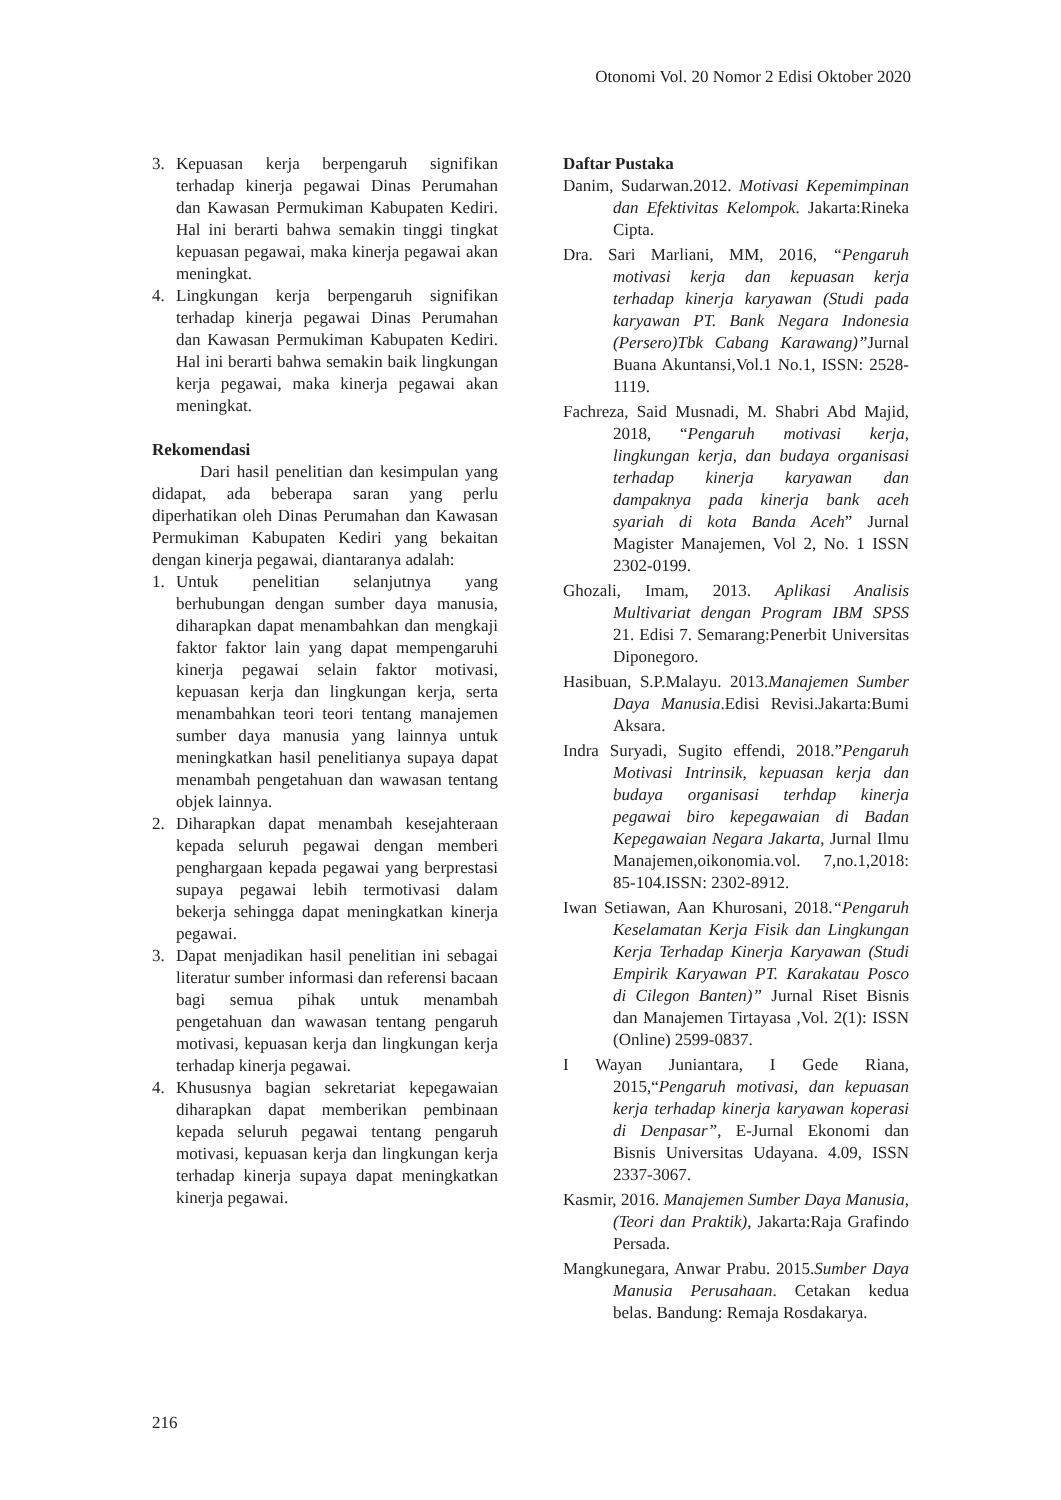Otonomi Vol. 20 Nomor 2 Edisi Oktober 2020
3. Kepuasan kerja berpengaruh signifikan terhadap kinerja pegawai Dinas Perumahan dan Kawasan Permukiman Kabupaten Kediri. Hal ini berarti bahwa semakin tinggi tingkat kepuasan pegawai, maka kinerja pegawai akan meningkat.
4. Lingkungan kerja berpengaruh signifikan terhadap kinerja pegawai Dinas Perumahan dan Kawasan Permukiman Kabupaten Kediri. Hal ini berarti bahwa semakin baik lingkungan kerja pegawai, maka kinerja pegawai akan meningkat.
Rekomendasi
Dari hasil penelitian dan kesimpulan yang didapat, ada beberapa saran yang perlu diperhatikan oleh Dinas Perumahan dan Kawasan Permukiman Kabupaten Kediri yang bekaitan dengan kinerja pegawai, diantaranya adalah:
1. Untuk penelitian selanjutnya yang berhubungan dengan sumber daya manusia, diharapkan dapat menambahkan dan mengkaji faktor faktor lain yang dapat mempengaruhi kinerja pegawai selain faktor motivasi, kepuasan kerja dan lingkungan kerja, serta menambahkan teori teori tentang manajemen sumber daya manusia yang lainnya untuk meningkatkan hasil penelitianya supaya dapat menambah pengetahuan dan wawasan tentang objek lainnya.
2. Diharapkan dapat menambah kesejahteraan kepada seluruh pegawai dengan memberi penghargaan kepada pegawai yang berprestasi supaya pegawai lebih termotivasi dalam bekerja sehingga dapat meningkatkan kinerja pegawai.
3. Dapat menjadikan hasil penelitian ini sebagai literatur sumber informasi dan referensi bacaan bagi semua pihak untuk menambah pengetahuan dan wawasan tentang pengaruh motivasi, kepuasan kerja dan lingkungan kerja terhadap kinerja pegawai.
4. Khususnya bagian sekretariat kepegawaian diharapkan dapat memberikan pembinaan kepada seluruh pegawai tentang pengaruh motivasi, kepuasan kerja dan lingkungan kerja terhadap kinerja supaya dapat meningkatkan kinerja pegawai.
Daftar Pustaka
Danim, Sudarwan.2012. Motivasi Kepemimpinan dan Efektivitas Kelompok. Jakarta:Rineka Cipta.
Dra. Sari Marliani, MM, 2016, “Pengaruh motivasi kerja dan kepuasan kerja terhadap kinerja karyawan (Studi pada karyawan PT. Bank Negara Indonesia (Persero)Tbk Cabang Karawang)”Jurnal Buana Akuntansi,Vol.1 No.1, ISSN: 2528-1119.
Fachreza, Said Musnadi, M. Shabri Abd Majid, 2018, “Pengaruh motivasi kerja, lingkungan kerja, dan budaya organisasi terhadap kinerja karyawan dan dampaknya pada kinerja bank aceh syariah di kota Banda Aceh” Jurnal Magister Manajemen, Vol 2, No. 1 ISSN 2302-0199.
Ghozali, Imam, 2013. Aplikasi Analisis Multivariat dengan Program IBM SPSS 21. Edisi 7. Semarang:Penerbit Universitas Diponegoro.
Hasibuan, S.P.Malayu. 2013.Manajemen Sumber Daya Manusia.Edisi Revisi.Jakarta:Bumi Aksara.
Indra Suryadi, Sugito effendi, 2018.”Pengaruh Motivasi Intrinsik, kepuasan kerja dan budaya organisasi terhdap kinerja pegawai biro kepegawaian di Badan Kepegawaian Negara Jakarta, Jurnal Ilmu Manajemen,oikonomia.vol. 7,no.1,2018: 85-104.ISSN: 2302-8912.
Iwan Setiawan, Aan Khurosani, 2018.“Pengaruh Keselamatan Kerja Fisik dan Lingkungan Kerja Terhadap Kinerja Karyawan (Studi Empirik Karyawan PT. Karakatau Posco di Cilegon Banten)” Jurnal Riset Bisnis dan Manajemen Tirtayasa ,Vol. 2(1): ISSN (Online) 2599-0837.
I Wayan Juniantara, I Gede Riana, 2015,“Pengaruh motivasi, dan kepuasan kerja terhadap kinerja karyawan koperasi di Denpasar”, E-Jurnal Ekonomi dan Bisnis Universitas Udayana. 4.09, ISSN 2337-3067.
Kasmir, 2016. Manajemen Sumber Daya Manusia,(Teori dan Praktik), Jakarta:Raja Grafindo Persada.
Mangkunegara, Anwar Prabu. 2015.Sumber Daya Manusia Perusahaan. Cetakan kedua belas. Bandung: Remaja Rosdakarya.
216